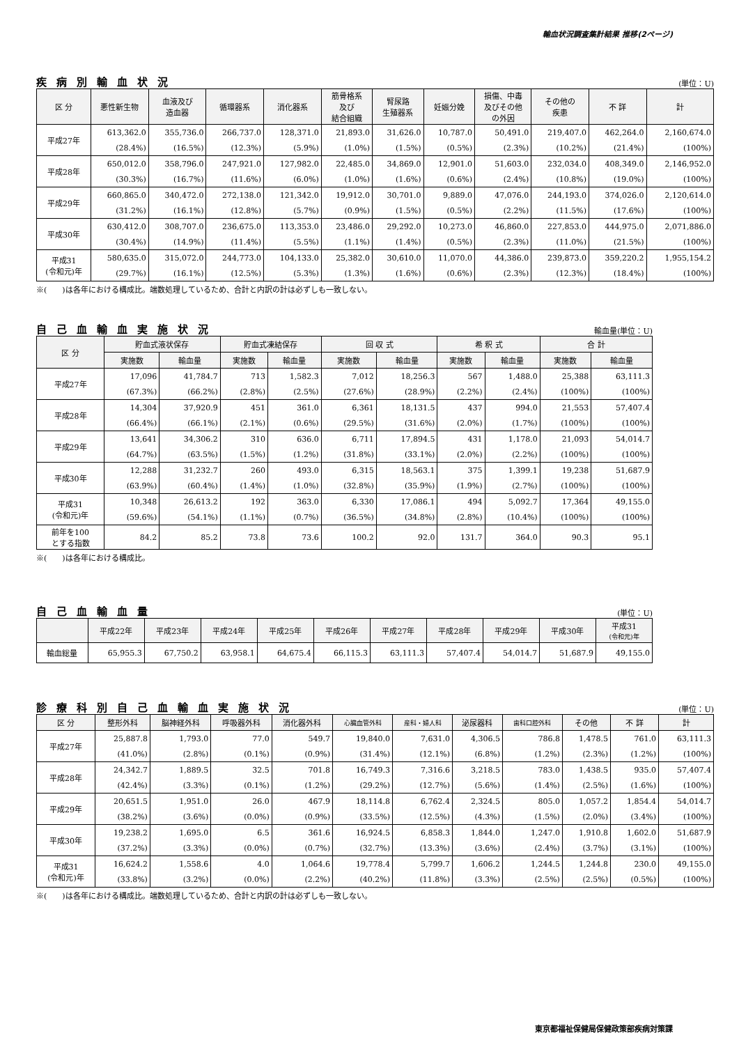輸血状況調査集計結果 推移(2ページ)
疾病別輸血状況
(単位：U)
| 区 分 | 悪性新生物 | 血液及び 造血器 | 循環器系 | 消化器系 | 筋骨格系 及び 結合組織 | 腎尿路 生殖器系 | 妊娠分娩 | 損傷、中毒 及びその他 の外因 | その他の 疾患 | 不 詳 | 計 |
| --- | --- | --- | --- | --- | --- | --- | --- | --- | --- | --- | --- |
| 平成27年 | 613,362.0 | 355,736.0 | 266,737.0 | 128,371.0 | 21,893.0 | 31,626.0 | 10,787.0 | 50,491.0 | 219,407.0 | 462,264.0 | 2,160,674.0 |
| | (28.4%) | (16.5%) | (12.3%) | (5.9%) | (1.0%) | (1.5%) | (0.5%) | (2.3%) | (10.2%) | (21.4%) | (100%) |
| 平成28年 | 650,012.0 | 358,796.0 | 247,921.0 | 127,982.0 | 22,485.0 | 34,869.0 | 12,901.0 | 51,603.0 | 232,034.0 | 408,349.0 | 2,146,952.0 |
| | (30.3%) | (16.7%) | (11.6%) | (6.0%) | (1.0%) | (1.6%) | (0.6%) | (2.4%) | (10.8%) | (19.0%) | (100%) |
| 平成29年 | 660,865.0 | 340,472.0 | 272,138.0 | 121,342.0 | 19,912.0 | 30,701.0 | 9,889.0 | 47,076.0 | 244,193.0 | 374,026.0 | 2,120,614.0 |
| | (31.2%) | (16.1%) | (12.8%) | (5.7%) | (0.9%) | (1.5%) | (0.5%) | (2.2%) | (11.5%) | (17.6%) | (100%) |
| 平成30年 | 630,412.0 | 308,707.0 | 236,675.0 | 113,353.0 | 23,486.0 | 29,292.0 | 10,273.0 | 46,860.0 | 227,853.0 | 444,975.0 | 2,071,886.0 |
| | (30.4%) | (14.9%) | (11.4%) | (5.5%) | (1.1%) | (1.4%) | (0.5%) | (2.3%) | (11.0%) | (21.5%) | (100%) |
| 平成31 (令和元)年 | 580,635.0 | 315,072.0 | 244,773.0 | 104,133.0 | 25,382.0 | 30,610.0 | 11,070.0 | 44,386.0 | 239,873.0 | 359,220.2 | 1,955,154.2 |
| | (29.7%) | (16.1%) | (12.5%) | (5.3%) | (1.3%) | (1.6%) | (0.6%) | (2.3%) | (12.3%) | (18.4%) | (100%) |
※(　　)は各年における構成比。端数処理しているため、合計と内訳の計は必ずしも一致しない。
自己血輸血実施状況
輸血量(単位：U)
| 区 分 | 貯血式液状保存 | | 貯血式凍結保存 | | 回 収 式 | | 希 釈 式 | | 合 計 | |
| --- | --- | --- | --- | --- | --- | --- | --- | --- | --- | --- |
| | 実施数 | 輸血量 | 実施数 | 輸血量 | 実施数 | 輸血量 | 実施数 | 輸血量 | 実施数 | 輸血量 |
| 平成27年 | 17,096 | 41,784.7 | 713 | 1,582.3 | 7,012 | 18,256.3 | 567 | 1,488.0 | 25,388 | 63,111.3 |
| | (67.3%) | (66.2%) | (2.8%) | (2.5%) | (27.6%) | (28.9%) | (2.2%) | (2.4%) | (100%) | (100%) |
| 平成28年 | 14,304 | 37,920.9 | 451 | 361.0 | 6,361 | 18,131.5 | 437 | 994.0 | 21,553 | 57,407.4 |
| | (66.4%) | (66.1%) | (2.1%) | (0.6%) | (29.5%) | (31.6%) | (2.0%) | (1.7%) | (100%) | (100%) |
| 平成29年 | 13,641 | 34,306.2 | 310 | 636.0 | 6,711 | 17,894.5 | 431 | 1,178.0 | 21,093 | 54,014.7 |
| | (64.7%) | (63.5%) | (1.5%) | (1.2%) | (31.8%) | (33.1%) | (2.0%) | (2.2%) | (100%) | (100%) |
| 平成30年 | 12,288 | 31,232.7 | 260 | 493.0 | 6,315 | 18,563.1 | 375 | 1,399.1 | 19,238 | 51,687.9 |
| | (63.9%) | (60.4%) | (1.4%) | (1.0%) | (32.8%) | (35.9%) | (1.9%) | (2.7%) | (100%) | (100%) |
| 平成31 (令和元)年 | 10,348 | 26,613.2 | 192 | 363.0 | 6,330 | 17,086.1 | 494 | 5,092.7 | 17,364 | 49,155.0 |
| | (59.6%) | (54.1%) | (1.1%) | (0.7%) | (36.5%) | (34.8%) | (2.8%) | (10.4%) | (100%) | (100%) |
| 前年を100 とする指数 | 84.2 | 85.2 | 73.8 | 73.6 | 100.2 | 92.0 | 131.7 | 364.0 | 90.3 | 95.1 |
※(　　)は各年における構成比。
自己血輸血量
(単位：U)
| | 平成22年 | 平成23年 | 平成24年 | 平成25年 | 平成26年 | 平成27年 | 平成28年 | 平成29年 | 平成30年 | 平成31 (令和元)年 |
| --- | --- | --- | --- | --- | --- | --- | --- | --- | --- | --- |
| 輸血総量 | 65,955.3 | 67,750.2 | 63,958.1 | 64,675.4 | 66,115.3 | 63,111.3 | 57,407.4 | 54,014.7 | 51,687.9 | 49,155.0 |
診療科別自己血輸血実施状況
(単位：U)
| 区 分 | 整形外科 | 脳神経外科 | 呼吸器外科 | 消化器外科 | 心臓血管外科 | 産科・婦人科 | 泌尿器科 | 歯科口腔外科 | その他 | 不 詳 | 計 |
| --- | --- | --- | --- | --- | --- | --- | --- | --- | --- | --- | --- |
| 平成27年 | 25,887.8 | 1,793.0 | 77.0 | 549.7 | 19,840.0 | 7,631.0 | 4,306.5 | 786.8 | 1,478.5 | 761.0 | 63,111.3 |
| | (41.0%) | (2.8%) | (0.1%) | (0.9%) | (31.4%) | (12.1%) | (6.8%) | (1.2%) | (2.3%) | (1.2%) | (100%) |
| 平成28年 | 24,342.7 | 1,889.5 | 32.5 | 701.8 | 16,749.3 | 7,316.6 | 3,218.5 | 783.0 | 1,438.5 | 935.0 | 57,407.4 |
| | (42.4%) | (3.3%) | (0.1%) | (1.2%) | (29.2%) | (12.7%) | (5.6%) | (1.4%) | (2.5%) | (1.6%) | (100%) |
| 平成29年 | 20,651.5 | 1,951.0 | 26.0 | 467.9 | 18,114.8 | 6,762.4 | 2,324.5 | 805.0 | 1,057.2 | 1,854.4 | 54,014.7 |
| | (38.2%) | (3.6%) | (0.0%) | (0.9%) | (33.5%) | (12.5%) | (4.3%) | (1.5%) | (2.0%) | (3.4%) | (100%) |
| 平成30年 | 19,238.2 | 1,695.0 | 6.5 | 361.6 | 16,924.5 | 6,858.3 | 1,844.0 | 1,247.0 | 1,910.8 | 1,602.0 | 51,687.9 |
| | (37.2%) | (3.3%) | (0.0%) | (0.7%) | (32.7%) | (13.3%) | (3.6%) | (2.4%) | (3.7%) | (3.1%) | (100%) |
| 平成31 (令和元)年 | 16,624.2 | 1,558.6 | 4.0 | 1,064.6 | 19,778.4 | 5,799.7 | 1,606.2 | 1,244.5 | 1,244.8 | 230.0 | 49,155.0 |
| | (33.8%) | (3.2%) | (0.0%) | (2.2%) | (40.2%) | (11.8%) | (3.3%) | (2.5%) | (2.5%) | (0.5%) | (100%) |
※(　　)は各年における構成比。端数処理しているため、合計と内訳の計は必ずしも一致しない。
東京都福祉保健局保健政策部疾病対策課